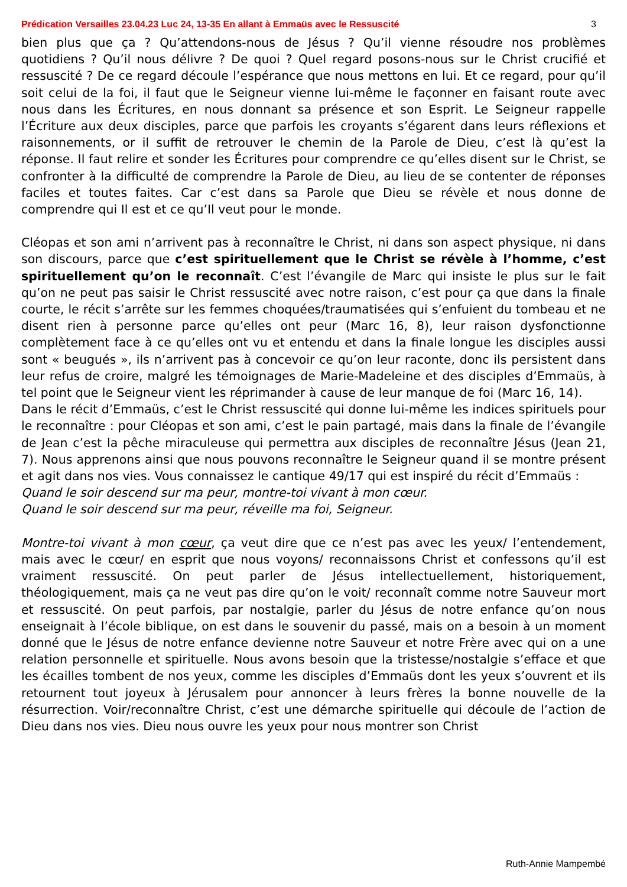Prédication Versailles 23.04.23 Luc 24, 13-35 En allant à Emmaüs avec le Ressuscité 3
bien plus que ça ? Qu’attendons-nous de Jésus ? Qu’il vienne résoudre nos problèmes quotidiens ? Qu’il nous délivre ? De quoi ? Quel regard posons-nous sur le Christ crucifié et ressuscité ? De ce regard découle l’espérance que nous mettons en lui. Et ce regard, pour qu’il soit celui de la foi, il faut que le Seigneur vienne lui-même le façonner en faisant route avec nous dans les Écritures, en nous donnant sa présence et son Esprit. Le Seigneur rappelle l’Écriture aux deux disciples, parce que parfois les croyants s’égarent dans leurs réflexions et raisonnements, or il suffit de retrouver le chemin de la Parole de Dieu, c’est là qu’est la réponse. Il faut relire et sonder les Écritures pour comprendre ce qu’elles disent sur le Christ, se confronter à la difficulté de comprendre la Parole de Dieu, au lieu de se contenter de réponses faciles et toutes faites. Car c’est dans sa Parole que Dieu se révèle et nous donne de comprendre qui Il est et ce qu’Il veut pour le monde.
Cléopas et son ami n’arrivent pas à reconnaître le Christ, ni dans son aspect physique, ni dans son discours, parce que c’est spirituellement que le Christ se révèle à l’homme, c’est spirituellement qu’on le reconnaît. C’est l’évangile de Marc qui insiste le plus sur le fait qu’on ne peut pas saisir le Christ ressuscité avec notre raison, c’est pour ça que dans la finale courte, le récit s’arrête sur les femmes choquées/traumatisées qui s’enfuient du tombeau et ne disent rien à personne parce qu’elles ont peur (Marc 16, 8), leur raison dysfonctionne complètement face à ce qu’elles ont vu et entendu et dans la finale longue les disciples aussi sont « beugués », ils n’arrivent pas à concevoir ce qu’on leur raconte, donc ils persistent dans leur refus de croire, malgré les témoignages de Marie-Madeleine et des disciples d’Emmaüs, à tel point que le Seigneur vient les réprimander à cause de leur manque de foi (Marc 16, 14).
Dans le récit d’Emmaüs, c’est le Christ ressuscité qui donne lui-même les indices spirituels pour le reconnaître : pour Cléopas et son ami, c’est le pain partagé, mais dans la finale de l’évangile de Jean c’est la pêche miraculeuse qui permettra aux disciples de reconnaître Jésus (Jean 21, 7). Nous apprenons ainsi que nous pouvons reconnaître le Seigneur quand il se montre présent et agit dans nos vies. Vous connaissez le cantique 49/17 qui est inspiré du récit d’Emmaüs :
Quand le soir descend sur ma peur, montre-toi vivant à mon cœur.
Quand le soir descend sur ma peur, réveille ma foi, Seigneur.
Montre-toi vivant à mon cœur, ça veut dire que ce n’est pas avec les yeux/ l’entendement, mais avec le cœur/ en esprit que nous voyons/ reconnaissons Christ et confessons qu’il est vraiment ressuscité. On peut parler de Jésus intellectuellement, historiquement, théologiquement, mais ça ne veut pas dire qu’on le voit/ reconnaît comme notre Sauveur mort et ressuscité. On peut parfois, par nostalgie, parler du Jésus de notre enfance qu’on nous enseignait à l’école biblique, on est dans le souvenir du passé, mais on a besoin à un moment donné que le Jésus de notre enfance devienne notre Sauveur et notre Frère avec qui on a une relation personnelle et spirituelle. Nous avons besoin que la tristesse/nostalgie s’efface et que les écailles tombent de nos yeux, comme les disciples d’Emmaüs dont les yeux s’ouvrent et ils retournent tout joyeux à Jérusalem pour annoncer à leurs frères la bonne nouvelle de la résurrection. Voir/reconnaître Christ, c’est une démarche spirituelle qui découle de l’action de Dieu dans nos vies. Dieu nous ouvre les yeux pour nous montrer son Christ
Ruth-Annie Mampembé